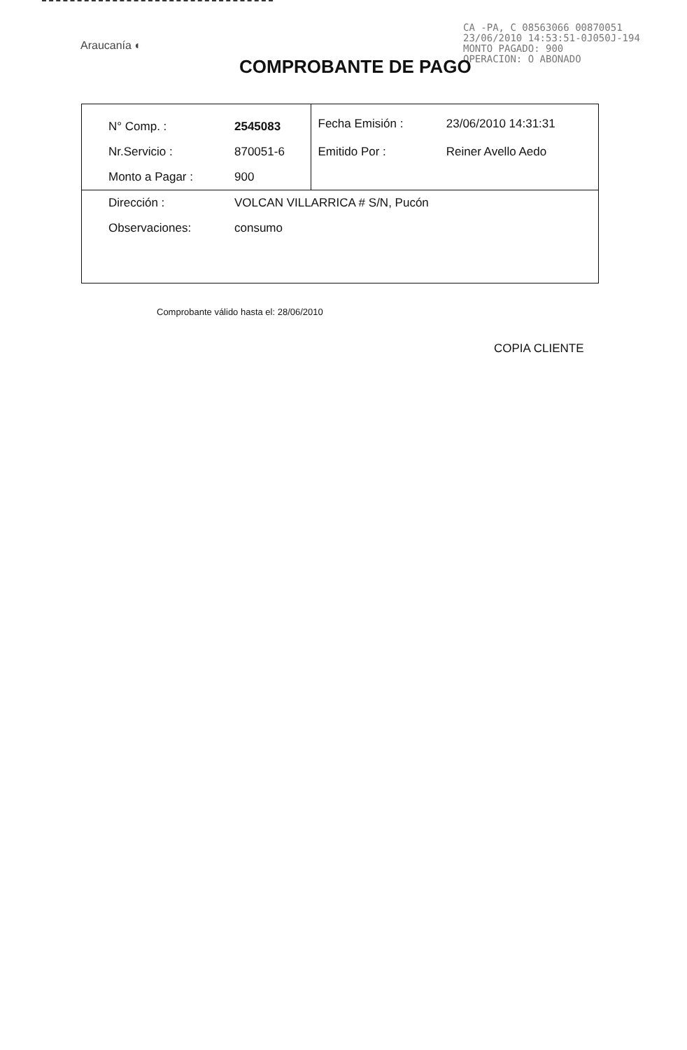Araucanía ◐
CA -PA, C 08563066 00870051
23/06/2010 14:53:51-0J050J-194
MONTO PAGADO: 900
OPERACION: O ABONADO
COMPROBANTE DE PAGO
| N° Comp. : | 2545083 | | Fecha Emisión : | 23/06/2010 14:31:31 |
| Nr.Servicio : | 870051-6 | | Emitido Por : | Reiner Avello Aedo |
| Monto a Pagar : | 900 | | | |
| Dirección : | VOLCAN VILLARRICA # S/N, Pucón | | | |
| Observaciones: | consumo | | | |
Comprobante válido hasta el: 28/06/2010
COPIA CLIENTE